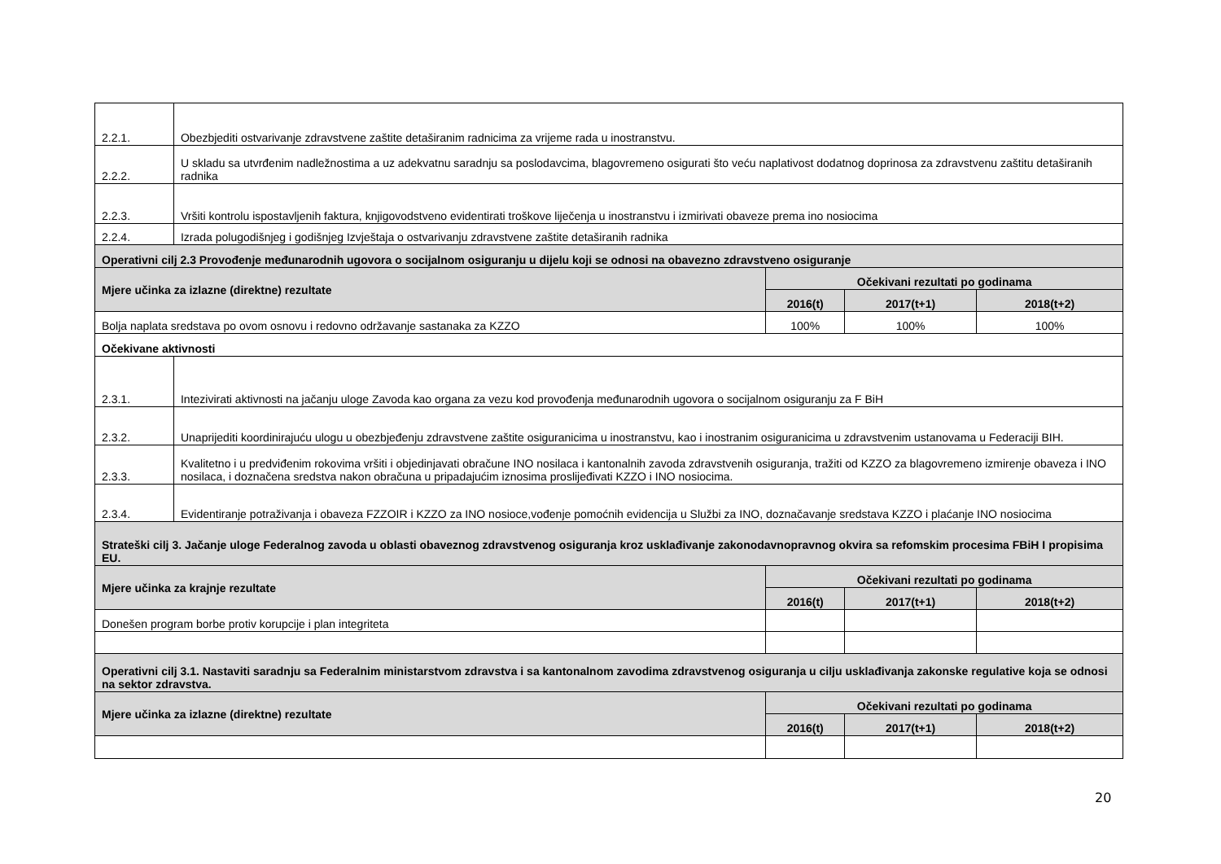| 2.2.1. | Obezbjediti ostvarivanje zdravstvene zaštite detaširanim radnicima za vrijeme rada u inostranstvu. | | | |
| 2.2.2. | U skladu sa utvrđenim nadležnostima a uz adekvatnu saradnju sa poslodavcima, blagovremeno osigurati što veću naplativost dodatnog doprinosa za zdravstvenu zaštitu detaširanih radnika | | | |
| 2.2.3. | Vršiti kontrolu ispostavljenih faktura, knjigovodstveno evidentirati troškove liječenja u inostranstvu i izmirivati obaveze prema ino nosiocima | | | |
| 2.2.4. | Izrada polugodišnjeg i godišnjeg Izvještaja o ostvarivanju zdravstvene zaštite detaširanih radnika | | | |
| Operativni cilj 2.3 Provođenje međunarodnih ugovora o socijalnom osiguranju u dijelu koji se odnosi na obavezno zdravstveno osiguranje | | | | |
| Mjere učinka za izlazne (direktne) rezultate | | Očekivani rezultati po godinama | | |
| | | 2016(t) | 2017(t+1) | 2018(t+2) |
| Bolja naplata sredstava po ovom osnovu i redovno održavanje sastanaka za KZZO | | 100% | 100% | 100% |
| Očekivane aktivnosti | | | | |
| 2.3.1. | Intezivirati aktivnosti na jačanju uloge Zavoda kao organa za vezu kod provođenja međunarodnih ugovora o socijalnom osiguranju za F BiH | | | |
| 2.3.2. | Unaprijediti koordinirajuću ulogu u obezbjeđenju zdravstvene zaštite osiguranicima u inostranstvu, kao i inostranim osiguranicima u zdravstvenim ustanovama u Federaciji BIH. | | | |
| 2.3.3. | Kvalitetno i u predviđenim rokovima vršiti i objedinjavati obračune INO nosilaca i kantonalnih zavoda zdravstvenih osiguranja, tražiti od KZZO za blagovremeno izmirenje obaveza i INO nosilaca, i doznačena sredstva nakon obračuna u pripadajućim iznosima proslijeđivati KZZO i INO nosiocima. | | | |
| 2.3.4. | Evidentiranje potraživanja i obaveza FZZOIR i KZZO za INO nosioce,vođenje pomoćnih evidencija u Službi za INO, doznačavanje sredstava KZZO i plaćanje INO nosiocima | | | |
| Strateški cilj 3. Jačanje uloge Federalnog zavoda u oblasti obaveznog zdravstvenog osiguranja kroz usklađivanje zakonodavnopravnog okvira sa refomskim procesima FBiH I propisima EU. | | | | |
| Mjere učinka za krajnje rezultate | | Očekivani rezultati po godinama | | |
| | | 2016(t) | 2017(t+1) | 2018(t+2) |
| Donešen program borbe protiv korupcije i plan integriteta | | | | |
| Operativni cilj 3.1. Nastaviti saradnju sa Federalnim ministarstvom zdravstva i sa kantonalnom zavodima zdravstvenog osiguranja u cilju usklađivanja zakonske regulative koja se odnosi na sektor zdravstva. | | | | |
| Mjere učinka za izlazne (direktne) rezultate | | Očekivani rezultati po godinama | | |
| | | 2016(t) | 2017(t+1) | 2018(t+2) |
20